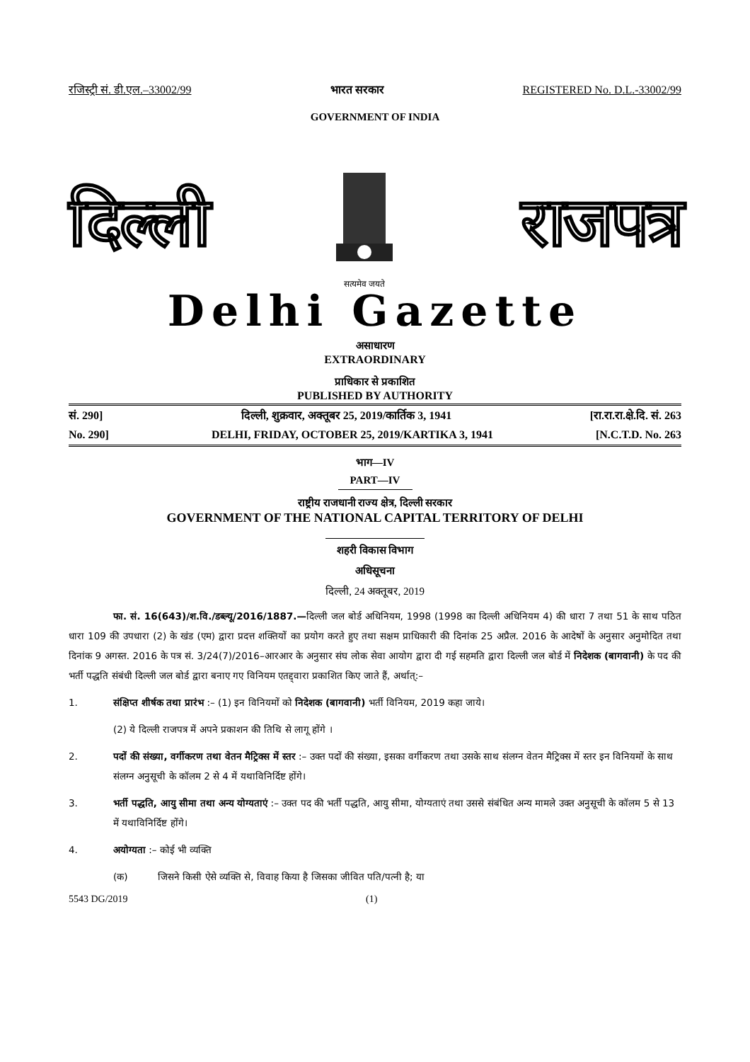रजिस्ट्री सं. डी.एल.–33002/99 भारत सरकार REGISTERED No. D.L.-33002/99
GOVERNMENT OF INDIA
दिल्ली
सत्यमेव जयते
राजपत्र
Delhi Gazette
असाधारण
EXTRAORDINARY
प्राधिकार से प्रकाशित
PUBLISHED BY AUTHORITY
सं. 290] दिल्ली, शुक्रवार, अक्तूबर 25, 2019/कार्तिक 3, 1941 [रा.रा.रा.क्षे.दि. सं. 263
No. 290] DELHI, FRIDAY, OCTOBER 25, 2019/KARTIKA 3, 1941 [N.C.T.D. No. 263
भाग—IV
PART—IV
राष्ट्रीय राजधानी राज्य क्षेत्र, दिल्ली सरकार
GOVERNMENT OF THE NATIONAL CAPITAL TERRITORY OF DELHI
शहरी विकास विभाग
अधिसूचना
दिल्ली, 24 अक्तूबर, 2019
फा. सं. 16(643)/श.वि./डब्ल्यू/2016/1887.—दिल्ली जल बोर्ड अधिनियम, 1998 (1998 का दिल्ली अधिनियम 4) की धारा 7 तथा 51 के साथ पठित धारा 109 की उपधारा (2) के खंड (एम) द्वारा प्रदत्त शक्तियों का प्रयोग करते हुए तथा सक्षम प्राधिकारी की दिनांक 25 अप्रैल. 2016 के आदेषों के अनुसार अनुमोदित तथा दिनांक 9 अगस्त. 2016 के पत्र सं. 3/24(7)/2016–आरआर के अनुसार संघ लोक सेवा आयोग द्वारा दी गई सहमति द्वारा दिल्ली जल बोर्ड में निदेशक (बागवानी) के पद की भर्ती पद्धति संबंधी दिल्ली जल बोर्ड द्वारा बनाए गए विनियम एतद्द्वारा प्रकाशित किए जाते हैं, अर्थात्:–
1. संक्षिप्त शीर्षक तथा प्रारंभ :– (1) इन विनियमों को निदेशक (बागवानी) भर्ती विनियम, 2019 कहा जाये।
(2) ये दिल्ली राजपत्र में अपने प्रकाशन की तिथि से लागू होंगे ।
2. पदों की संख्या, वर्गीकरण तथा वेतन मैट्रिक्स में स्तर :– उक्त पदों की संख्या, इसका वर्गीकरण तथा उसके साथ संलग्न वेतन मैट्रिक्स में स्तर इन विनियमों के साथ संलग्न अनुसूची के कॉलम 2 से 4 में यथाविनिर्दिष्ट होंगे।
3. भर्ती पद्धति, आयु सीमा तथा अन्य योग्यताएं :– उक्त पद की भर्ती पद्धति, आयु सीमा, योग्यताएं तथा उससे संबंधित अन्य मामले उक्त अनुसूची के कॉलम 5 से 13 में यथाविनिर्दिष्ट होंगे।
4. अयोग्यता :– कोई भी व्यक्ति
(क) जिसने किसी ऐसे व्यक्ति से, विवाह किया है जिसका जीवित पति/पत्नी है; या
5543 DG/2019 (1)